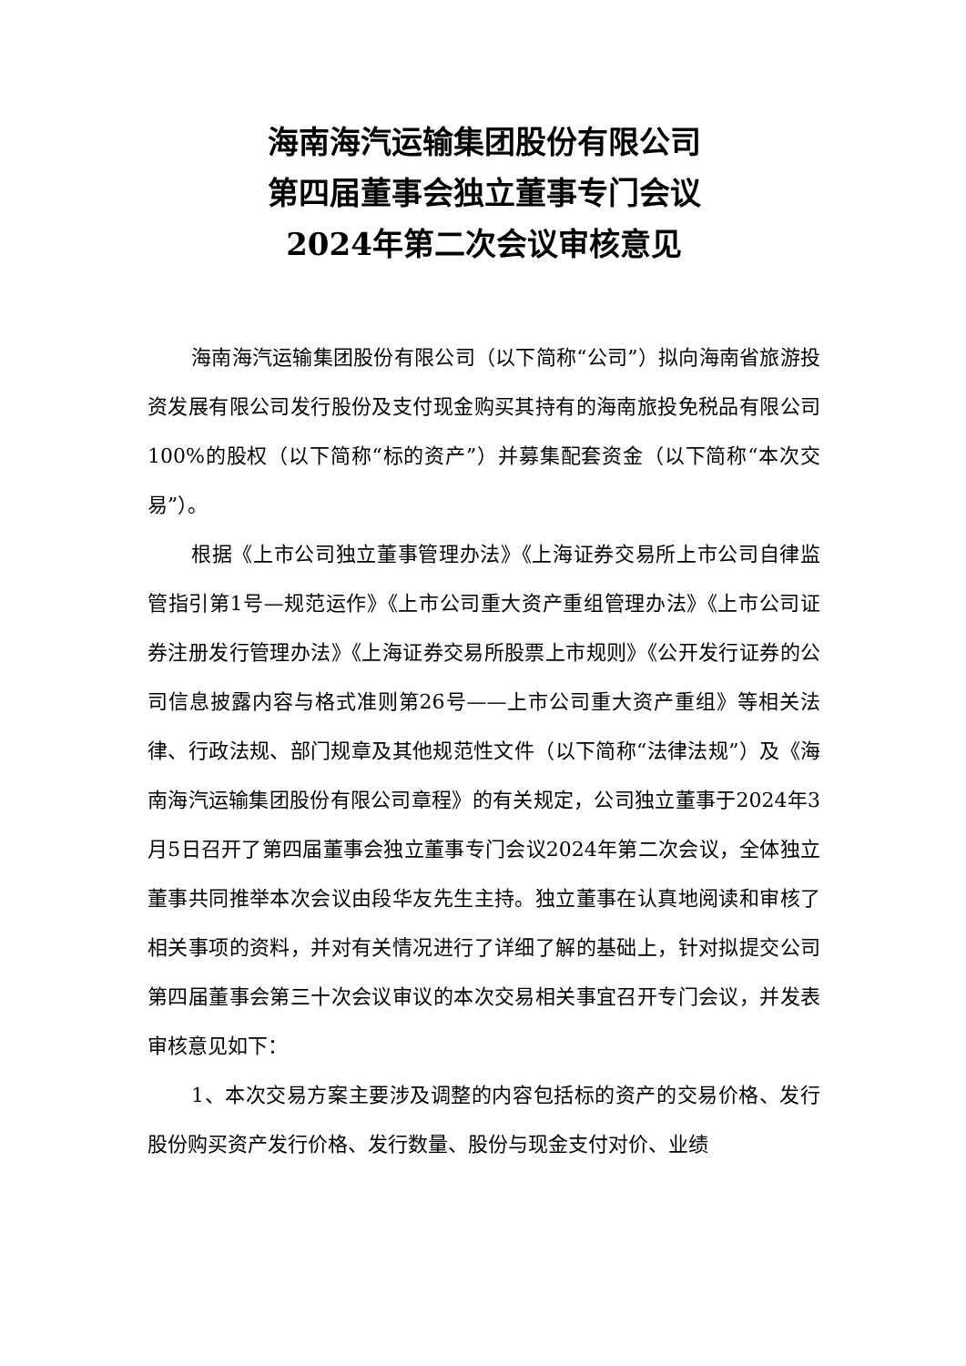海南海汽运输集团股份有限公司
第四届董事会独立董事专门会议
2024年第二次会议审核意见
海南海汽运输集团股份有限公司（以下简称“公司”）拟向海南省旅游投资发展有限公司发行股份及支付现金购买其持有的海南旅投免税品有限公司100%的股权（以下简称“标的资产”）并募集配套资金（以下简称“本次交易”）。
根据《上市公司独立董事管理办法》《上海证券交易所上市公司自律监管指引第1号—规范运作》《上市公司重大资产重组管理办法》《上市公司证券注册发行管理办法》《上海证券交易所股票上市规则》《公开发行证券的公司信息披露内容与格式准则第26号——上市公司重大资产重组》等相关法律、行政法规、部门规章及其他规范性文件（以下简称“法律法规”）及《海南海汽运输集团股份有限公司章程》的有关规定，公司独立董事于2024年3月5日召开了第四届董事会独立董事专门会议2024年第二次会议，全体独立董事共同推举本次会议由段华友先生主持。独立董事在认真地阅读和审核了相关事项的资料，并对有关情况进行了详细了解的基础上，针对拟提交公司第四届董事会第三十次会议审议的本次交易相关事宜召开专门会议，并发表审核意见如下：
1、本次交易方案主要涉及调整的内容包括标的资产的交易价格、发行股份购买资产发行价格、发行数量、股份与现金支付对价、业绩